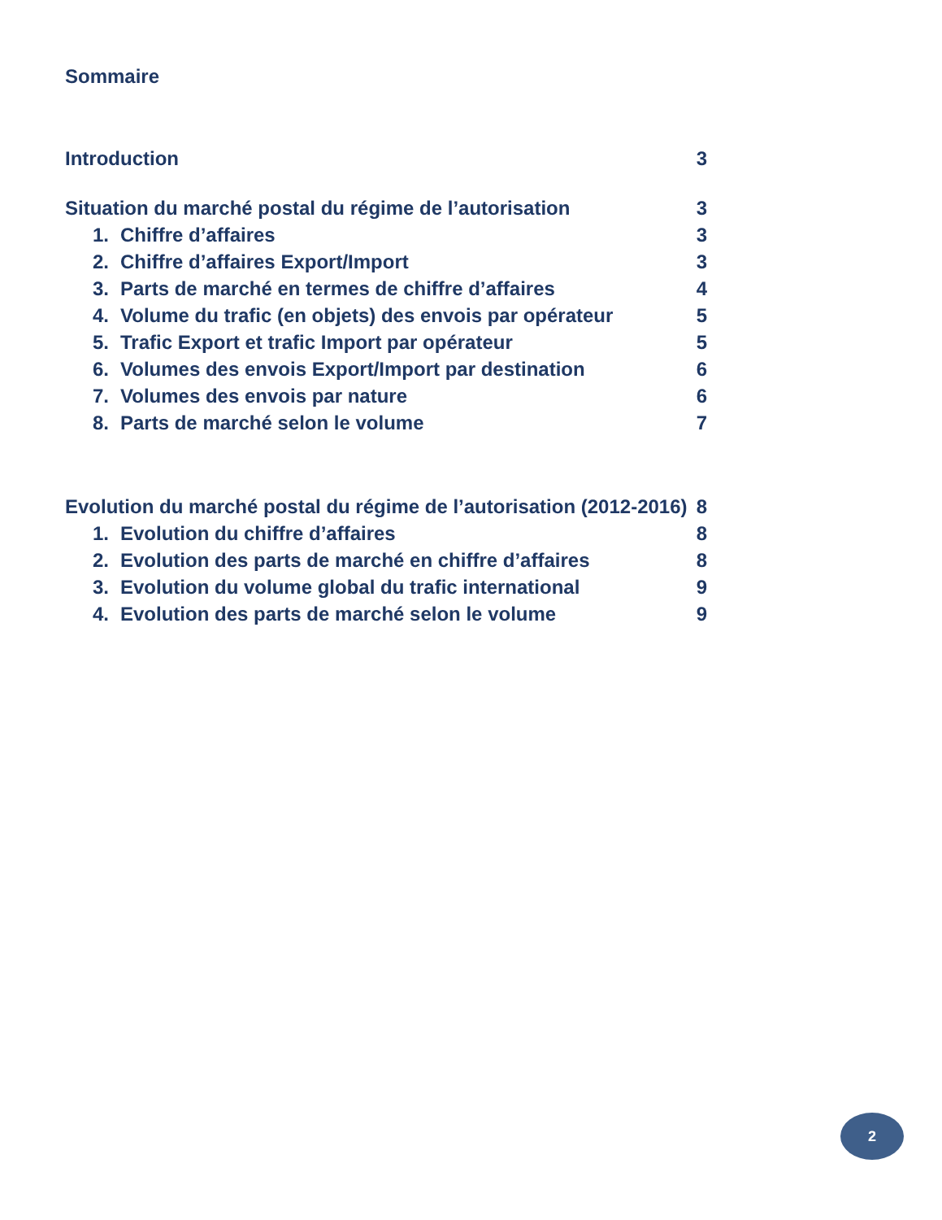Sommaire
Introduction 3
Situation du marché postal du régime de l’autorisation 3
1. Chiffre d’affaires 3
2. Chiffre d’affaires Export/Import 3
3. Parts de marché en termes de chiffre d’affaires 4
4. Volume du trafic (en objets) des envois par opérateur 5
5. Trafic Export et trafic Import par opérateur 5
6. Volumes des envois Export/Import par destination 6
7. Volumes des envois par nature 6
8. Parts de marché selon le volume 7
Evolution du marché postal du régime de l’autorisation (2012-2016) 8
1. Evolution du chiffre d’affaires 8
2. Evolution des parts de marché en chiffre d’affaires 8
3. Evolution du volume global du trafic international 9
4. Evolution des parts de marché selon le volume 9
2